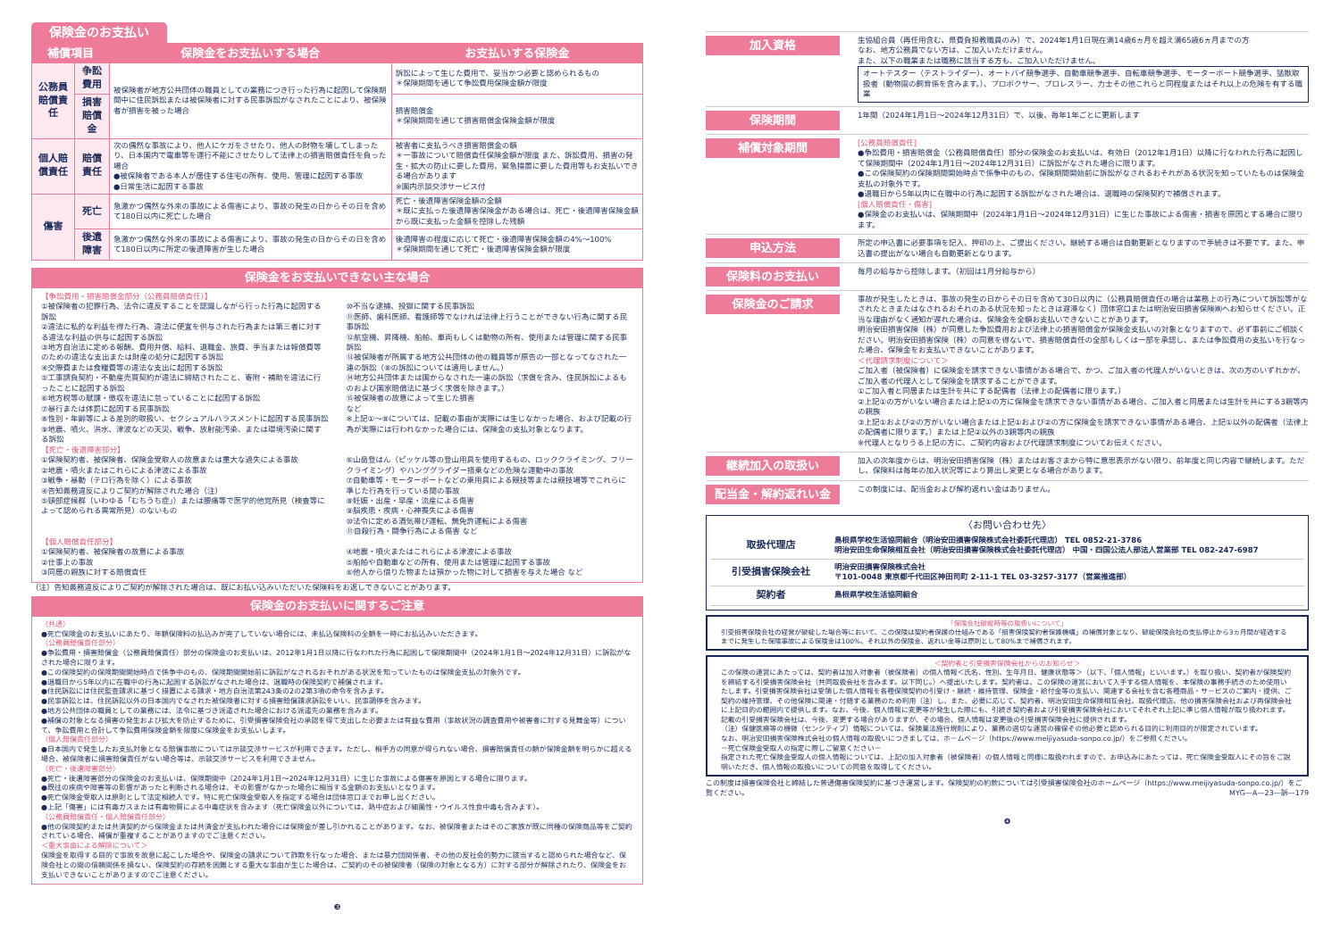保険金のお支払い
| 補償項目 | | 保険金をお支払いする場合 | お支払いする保険金 |
| --- | --- | --- | --- |
| 公務員賠償責任 | 争訟費用 | 被保険者が地方公共団体の職員としての業務につき行った行為に起因して保険期間中に住民訴訟または被保険者に対する民事訴訟がなされたことにより、被保険者が損害を被った場合 | 訴訟によって生じた費用で、妥当かつ必要と認められるもの ＊保険期間を通じて争訟費用保険金額が限度 |
| | 損害賠償金 | | 損害賠償金 ＊保険期間を通じて損害賠償金保険金額が限度 |
| 個人賠償責任 | 賠償責任 | 次の偶然な事故により、他人にケガをさせたり、他人の財物を壊してしまったり、日本国内で電車等を運行不能にさせたりして法律上の損害賠償責任を負った場合 ●被保険者である本人が居住する住宅の所有、使用、管理に起因する事故 ●日常生活に起因する事故 | 被害者に支払うべき損害賠償金の額 ＊一事故について賠償責任保険金額が限度 また、訴訟費用、損害の発生・拡大の防止に要した費用、緊急措置に要した費用等もお支払いできる場合があります ※国内示談交渉サービス付 |
| 傷害 | 死亡 | 急激かつ偶然な外来の事故による傷害により、事故の発生の日からその日を含めて180日以内に死亡した場合 | 死亡・後遺障害保険金額の全額 ＊既に支払った後遺障害保険金がある場合は、死亡・後遺障害保険金額から既に支払った金額を控除した残額 |
| | 後遺障害 | 急激かつ偶然な外来の事故による傷害により、事故の発生の日からその日を含めて180日以内に所定の後遺障害が生じた場合 | 後遺障害の程度に応じて死亡・後遺障害保険金額の4%〜100% ＊保険期間を通じて死亡・後遺障害保険金額が限度 |
保険金をお支払いできない主な場合
【争訟費用・損害賠償金部分（公務員賠償責任）】
①被保険者の犯罪行為、法令に違反することを認識しながら行った行為に起因する訴訟
②違法に私的な利益を得た行為、違法に便宜を供与された行為または第三者に対する違法な利益の供与に起因する訴訟
③地方自治法に定める報酬、費用弁償、給料、退職金、旅費、手当または報償費等のための違法な支出または財産の処分に起因する訴訟
④交際費または食糧費等の違法な支出に起因する訴訟
⑤工事請負契約・不動産売買契約が違法に締結されたこと、寄附・補助を違法に行ったことに起因する訴訟
⑥地方税等の賦課・徴収を違法に怠っていることに起因する訴訟
⑦暴行または体罰に起因する民事訴訟
⑧性別・年齢等による差別的取扱い、セクシュアルハラスメントに起因する民事訴訟
⑨地震、噴火、洪水、津波などの天災、戦争、放射能汚染、または環境汚染に関する訴訟
⑩不当な逮捕、投獄に関する民事訴訟
⑪医師、歯科医師、看護師等でなければ法律上行うことができない行為に関する民事訴訟
⑫航空機、昇降機、船舶、車両もしくは動物の所有、使用または管理に関する民事訴訟
⑬被保険者が所属する地方公共団体の他の職員等が原告の一部となってなされた一連の訴訟（⑧の訴訟については適用しません。）
⑭地方公共団体または国からなされた一連の訴訟（求償を含み、住民訴訟によるものおよび国家賠償法に基づく求償を除きます。）
⑮被保険者の故意によって生じた損害
など
※上記①〜⑧については、記載の事由が実際には生じなかった場合、および記載の行為が実際には行われなかった場合には、保険金の支払対象となります。
【死亡・後遺障害部分】
①保険契約者、被保険者、保険金受取人の故意または重大な過失による事故
②地震・噴火またはこれらによる津波による事故
③戦争・暴動（テロ行為を除く）による事故
④告知義務違反によりご契約が解除された場合（注）
⑤頸部症候群（いわゆる「むちうち症」）または腰痛等で医学的他覚所見（検査等によって認められる異常所見）のないもの
⑥山岳登はん（ピッケル等の登山用具を使用するもの、ロッククライミング、フリークライミング）やハンググライダー搭乗などの危険な運動中の事故
⑦自動車等・モーターボートなどの乗用具による競技等または競技場等でこれらに準じた行為を行っている間の事故
⑧妊娠・出産・早産・流産による傷害
⑨脳疾患・疾病・心神喪失による傷害
⑩法令に定める酒気帯び運転、無免許運転による傷害
⑪自殺行為・闘争行為による傷害 など
【個人賠償責任部分】
①保険契約者、被保険者の故意による事故
②仕事上の事故
③同居の親族に対する賠償責任
④地震・噴火またはこれらによる津波による事故
⑤船舶や自動車などの所有、使用または管理に起因する事故
⑥他人から借りた物または預かった物に対して損害を与えた場合 など
（注）告知義務違反によりご契約が解除された場合は、既にお払い込みいただいた保険料をお返しできないことがあります。
保険金のお支払いに関するご注意
（共通）
●死亡保険金のお支払いにあたり、年額保険料の払込みが完了していない場合には、未払込保険料の全額を一時にお払込みいただきます。
（公務員賠償責任部分）
●争訟費用・損害賠償金（公務員賠償責任）部分の保険金のお支払いは、2012年1月1日以降に行なわれた行為に起因して保険期間中（2024年1月1日〜2024年12月31日）に訴訟がなされた場合に限ります。
●この保険契約の保険期間開始時点で係争中のもの、保険期間開始前に訴訟がなされるおそれがある状況を知っていたものは保険金支払の対象外です。
●退職日から5年以内に在職中の行為に起因する訴訟がなされた場合は、退職時の保険契約で補償されます。
●住民訴訟には住民監査請求に基づく措置による請求・地方自治法第243条の2の2第3項の命令を含みます。
●民事訴訟とは、住民訴訟以外の日本国内でなされた被保険者に対する損害賠償請求訴訟をいい、民事調停を含みます。
●地方公共団体の職員としての業務には、法令に基づき派遣された場合における派遣先の業務を含みます。
●補償の対象となる損害の発生および拡大を防止するために、引受損害保険会社の承認を得て支出した必要または有益な費用（事故状況の調査費用や被害者に対する見舞金等）について、争訟費用と合計して争訟費用保険金額を限度に保険金をお支払いします。
（個人賠償責任部分）
●日本国内で発生したお支払対象となる賠償事故については示談交渉サービスが利用できます。ただし、相手方の同意が得られない場合、損害賠償責任の額が保険金額を明らかに超える場合、被保険者に損害賠償責任がない場合等は、示談交渉サービスを利用できません。
（死亡・後遺障害部分）
●死亡・後遺障害部分の保険金のお支払いは、保険期間中（2024年1月1日〜2024年12月31日）に生じた事故による傷害を原因とする場合に限ります。
●既往の疾病や障害等の影響があったと判断される場合は、その影響がなかった場合に相当する金額のお支払いとなります。
●死亡保険金受取人は原則として法定相続人です。特に死亡保険金受取人を指定する場合は団体窓口までお申し出ください。
●上記「傷害」には有毒ガスまたは有毒物質による中毒症状を含みます（死亡保険金以外については、熱中症および細菌性・ウイルス性食中毒も含みます）。
（公務員賠償責任・個人賠償責任部分）
●他の保険契約または共済契約から保険金または共済金が支払われた場合には保険金が差し引かれることがあります。なお、被保険者またはそのご家族が既に同種の保険商品等をご契約されている場合、補償が重複することがありますのでご注意ください。
＜重大事由による解除について＞
保険金を取得する目的で事故を故意に起こした場合や、保険金の請求について詐欺を行なった場合、または暴力団関係者、その他の反社会的勢力に該当すると認められた場合など、保険会社との間の信頼関係を損ない、保険契約の存続を困難とする重大な事由が生じた場合は、ご契約のその被保険者（保険の対象となる方）に対する部分が解除されたり、保険金をお支払いできないことがありますのでご注意ください。
❸
加入資格
生協組合員（再任用含む、県費負担教職員のみ）で、2024年1月1日現在満14歳6ヵ月を超え満65歳6ヵ月までの方
なお、地方公務員でない方は、ご加入いただけません。
また、以下の職業または職務に該当する方も、ご加入いただけません。
オートテスター（テストライダー）、オートバイ競争選手、自動車競争選手、自転車競争選手、モーターボート競争選手、猛獣取扱者（動物園の飼育係を含みます。）、プロボクサー、プロレスラー、力士その他これらと同程度またはそれ以上の危険を有する職業
保険期間
1年間（2024年1月1日〜2024年12月31日）で、以後、毎年1年ごとに更新します
補償対象期間
[公務員賠償責任]
●争訟費用・損害賠償金（公務員賠償責任）部分の保険金のお支払いは、有効日（2012年1月1日）以降に行なわれた行為に起因して保険期間中（2024年1月1日〜2024年12月31日）に訴訟がなされた場合に限ります。
●この保険契約の保険期間開始時点で係争中のもの、保険期間開始前に訴訟がなされるおそれがある状況を知っていたものは保険金支払の対象外です。
●退職日から5年以内に在職中の行為に起因する訴訟がなされた場合は、退職時の保険契約で補償されます。
[個人賠償責任・傷害]
●保険金のお支払いは、保険期間中（2024年1月1日〜2024年12月31日）に生じた事故による傷害・損害を原因とする場合に限ります。
申込方法
所定の申込書に必要事項を記入、押印の上、ご提出ください。継続する場合は自動更新となりますので手続きは不要です。また、申込書の提出がない場合も自動更新となります。
保険料のお支払い
毎月の給与から控除します。（初回は1月分給与から）
保険金のご請求
事故が発生したときは、事故の発生の日からその日を含めて30日以内に（公務員賠償責任の場合は業務上の行為について訴訟等がなされたときまたはなされるおそれのある状況を知ったときは遅滞なく）団体窓口または明治安田損害保険㈱へお知らせください。正当な理由がなく通知が遅れた場合は、保険金を全額お支払いできないことがあります。
明治安田損害保険（株）が同意した争訟費用および法律上の損害賠償金が保険金支払いの対象となりますので、必ず事前にご相談ください。明治安田損害保険（株）の同意を得ないで、損害賠償責任の全部もしくは一部を承認し、または争訟費用の支払いを行なった場合、保険金をお支払いできないことがあります。
＜代理請求制度について＞
ご加入者（被保険者）に保険金を請求できない事情がある場合で、かつ、ご加入者の代理人がいないときは、次の方のいずれかが、ご加入者の代理人として保険金を請求することができます。
①ご加入者と同居または生計を共にする配偶者（法律上の配偶者に限ります。）
②上記①の方がいない場合または上記①の方に保険金を請求できない事情がある場合、ご加入者と同居または生計を共にする3親等内の親族
③上記①および②の方がいない場合または上記①および②の方に保険金を請求できない事情がある場合、上記①以外の配偶者（法律上の配偶者に限ります。）または上記②以外の3親等内の親族
※代理人となりうる上記の方に、ご契約内容および代理請求制度についてお伝えください。
継続加入の取扱い
加入の次年度からは、明治安田損害保険（株）またはお客さまから特に意思表示がない限り、前年度と同じ内容で継続します。ただし、保険料は毎年の加入状況等により算出し変更となる場合があります。
配当金・解約返れい金
この制度には、配当金および解約返れい金はありません。
〈お問い合わせ先〉
| 取扱代理店 | 島根県学校生活協同組合（明治安田損害保険株式会社委託代理店） TEL 0852-21-3786 明治安田生命保険相互会社（明治安田損害保険株式会社委託代理店） 中国・四国公法人部法人営業部 TEL 082-247-6987 |
| 引受損害保険会社 | 明治安田損害保険株式会社 〒101-0048 東京都千代田区神田司町 2-11-1 TEL 03-3257-3177（営業推進部） |
| 契約者 | 島根県学校生活協同組合 |
「保険会社破綻時等の取扱いについて」
引受損害保険会社の経営が破綻した場合等において、この保険は契約者保護の仕組みである「損害保険契約者保護機構」の補償対象となり、破綻保険会社の支払停止から3ヵ月間が経過するまでに発生した保険事故による保険金は100%、それ以外の保険金、返れい金等は原則として80%まで補償されます。
＜契約者と引受損害保険会社からのお知らせ＞
この保険の運営にあたっては、契約者は加入対象者（被保険者）の個人情報＜氏名、性別、生年月日、健康状態等＞（以下、「個人情報」といいます。）を取り扱い、契約者が保険契約を締結する引受損害保険会社（共同取扱会社を含みます。以下同じ。）へ提出いたします。契約者は、この保険の運営において入手する個人情報を、本保険の事務手続きのため使用いたします。引受損害保険会社は受領した個人情報を各種保険契約の引受け・継続・維持管理、保険金・給付金等の支払い、関連する会社を含む各種商品・サービスのご案内・提供、ご契約の維持管理、その他保険に関連・付随する業務のため利用（注）し、また、必要に応じて、契約者、明治安田生命保険相互会社、取扱代理店、他の損害保険会社および再保険会社に上記目的の範囲内で提供します。なお、今後、個人情報に変更等が発生した際にも、引続き契約者および引受損害保険会社においてそれぞれ上記に準じ個人情報が取り扱われます。
記載の引受損害保険会社は、今後、変更する場合がありますが、その場合、個人情報は変更後の引受損害保険会社に提供されます。
（注）保健医療等の機微（センシティブ）情報については、保険業法施行規則により、業務の適切な運営の確保その他必要と認められる目的に利用目的が限定されています。
なお、明治安田損害保険株式会社の個人情報の取扱いにつきましては、ホームページ（https://www.meijiyasuda-sonpo.co.jp/）をご参照ください。
ー死亡保険金受取人の指定に際しご留意くださいー
指定された死亡保険金受取人の個人情報については、上記の加入対象者（被保険者）の個人情報と同様に取扱われますので、お申込みにあたっては、死亡保険金受取人にその旨をご説明いただき、個人情報の取扱いについての同意を取得してください。
この制度は損害保険会社と締結した普通傷害保険契約に基づき運営します。保険契約の約款については引受損害保険会社のホームページ（https://www.meijiyasuda-sonpo.co.jp/）をご覧ください。 MYG—A—23—訴—179
❹